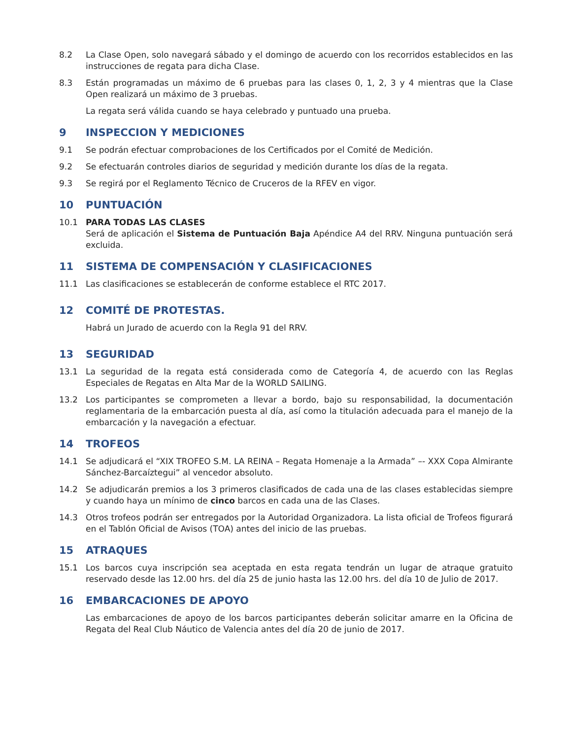8.2 La Clase Open, solo navegará sábado y el domingo de acuerdo con los recorridos establecidos en las instrucciones de regata para dicha Clase.
8.3 Están programadas un máximo de 6 pruebas para las clases 0, 1, 2, 3 y 4 mientras que la Clase Open realizará un máximo de 3 pruebas.
La regata será válida cuando se haya celebrado y puntuado una prueba.
9 INSPECCION Y MEDICIONES
9.1 Se podrán efectuar comprobaciones de los Certificados por el Comité de Medición.
9.2 Se efectuarán controles diarios de seguridad y medición durante los días de la regata.
9.3 Se regirá por el Reglamento Técnico de Cruceros de la RFEV en vigor.
10 PUNTUACIÓN
10.1 PARA TODAS LAS CLASES
Será de aplicación el Sistema de Puntuación Baja Apéndice A4 del RRV. Ninguna puntuación será excluida.
11 SISTEMA DE COMPENSACIÓN Y CLASIFICACIONES
11.1 Las clasificaciones se establecerán de conforme establece el RTC 2017.
12 COMITÉ DE PROTESTAS.
Habrá un Jurado de acuerdo con la Regla 91 del RRV.
13 SEGURIDAD
13.1 La seguridad de la regata está considerada como de Categoría 4, de acuerdo con las Reglas Especiales de Regatas en Alta Mar de la WORLD SAILING.
13.2 Los participantes se comprometen a llevar a bordo, bajo su responsabilidad, la documentación reglamentaria de la embarcación puesta al día, así como la titulación adecuada para el manejo de la embarcación y la navegación a efectuar.
14 TROFEOS
14.1 Se adjudicará el “XIX TROFEO S.M. LA REINA – Regata Homenaje a la Armada” –- XXX Copa Almirante Sánchez-Barcaíztegui” al vencedor absoluto.
14.2 Se adjudicarán premios a los 3 primeros clasificados de cada una de las clases establecidas siempre y cuando haya un mínimo de cinco barcos en cada una de las Clases.
14.3 Otros trofeos podrán ser entregados por la Autoridad Organizadora. La lista oficial de Trofeos figurará en el Tablón Oficial de Avisos (TOA) antes del inicio de las pruebas.
15 ATRAQUES
15.1 Los barcos cuya inscripción sea aceptada en esta regata tendrán un lugar de atraque gratuito reservado desde las 12.00 hrs. del día 25 de junio hasta las 12.00 hrs. del día 10 de Julio de 2017.
16 EMBARCACIONES DE APOYO
Las embarcaciones de apoyo de los barcos participantes deberán solicitar amarre en la Oficina de Regata del Real Club Náutico de Valencia antes del día 20 de junio de 2017.